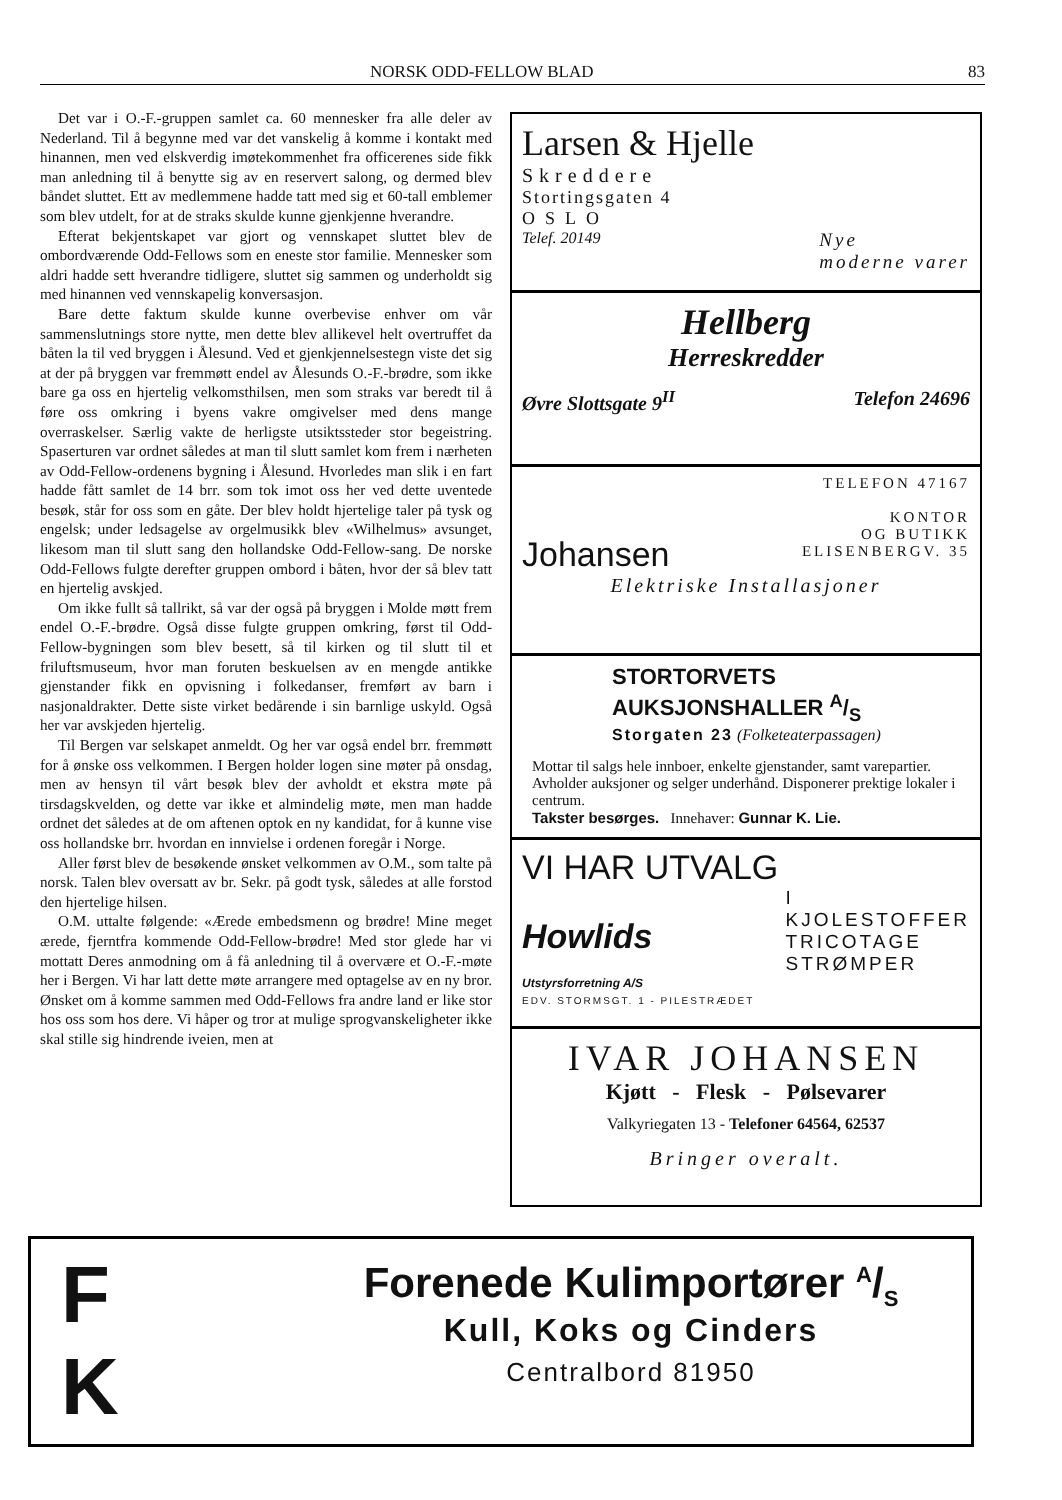NORSK ODD-FELLOW BLAD 83
Det var i O.-F.-gruppen samlet ca. 60 mennesker fra alle deler av Nederland. Til å begynne med var det vanskelig å komme i kontakt med hinannen, men ved elskverdig imøtekommenhet fra officerenes side fikk man anledning til å benytte sig av en reservert salong, og dermed blev båndet sluttet. Ett av medlemmene hadde tatt med sig et 60-tall emblemer som blev utdelt, for at de straks skulde kunne gjenkjenne hverandre.
Efterat bekjentskapet var gjort og vennskapet sluttet blev de ombordværende Odd-Fellows som en eneste stor familie. Mennesker som aldri hadde sett hverandre tidligere, sluttet sig sammen og underholdt sig med hinannen ved vennskapelig konversasjon.
Bare dette faktum skulde kunne overbevise enhver om vår sammenslutnings store nytte, men dette blev allikevel helt overtruffet da båten la til ved bryggen i Ålesund. Ved et gjenkjennelsestegn viste det sig at der på bryggen var fremmøtt endel av Ålesunds O.-F.-brødre, som ikke bare ga oss en hjertelig velkomsthilsen, men som straks var beredt til å føre oss omkring i byens vakre omgivelser med dens mange overraskelser. Særlig vakte de herligste utsiktssteder stor begeistring. Spaserturen var ordnet således at man til slutt samlet kom frem i nærheten av Odd-Fellow-ordenens bygning i Ålesund. Hvorledes man slik i en fart hadde fått samlet de 14 brr. som tok imot oss her ved dette uventede besøk, står for oss som en gåte. Der blev holdt hjertelige taler på tysk og engelsk; under ledsagelse av orgelmusikk blev «Wilhelmus» avsunget, likesom man til slutt sang den hollandske Odd-Fellow-sang. De norske Odd-Fellows fulgte derefter gruppen ombord i båten, hvor der så blev tatt en hjertelig avskjed.
Om ikke fullt så tallrikt, så var der også på bryggen i Molde møtt frem endel O.-F.-brødre. Også disse fulgte gruppen omkring, først til Odd-Fellow-bygningen som blev besett, så til kirken og til slutt til et friluftsmuseum, hvor man foruten beskuelsen av en mengde antikke gjenstander fikk en opvisning i folkedanser, fremført av barn i nasjonaldrakter. Dette siste virket bedårende i sin barnlige uskyld. Også her var avskjeden hjertelig.
Til Bergen var selskapet anmeldt. Og her var også endel brr. fremmøtt for å ønske oss velkommen. I Bergen holder logen sine møter på onsdag, men av hensyn til vårt besøk blev der avholdt et ekstra møte på tirsdagskvelden, og dette var ikke et almindelig møte, men man hadde ordnet det således at de om aftenen optok en ny kandidat, for å kunne vise oss hollandske brr. hvordan en innvielse i ordenen foregår i Norge.
Aller først blev de besøkende ønsket velkommen av O.M., som talte på norsk. Talen blev oversatt av br. Sekr. på godt tysk, således at alle forstod den hjertelige hilsen.
O.M. uttalte følgende: «Ærede embedsmenn og brødre! Mine meget ærede, fjerntfra kommende Odd-Fellow-brødre! Med stor glede har vi mottatt Deres anmodning om å få anledning til å overvære et O.-F.-møte her i Bergen. Vi har latt dette møte arrangere med optagelse av en ny bror. Ønsket om å komme sammen med Odd-Fellows fra andre land er like stor hos oss som hos dere. Vi håper og tror at mulige sprogvanskeligheter ikke skal stille sig hindrende iveien, men at
Larsen & Hjelle
Skreddere
Stortingsgaten 4
OSLO
Telef. 20149 Nye
moderne varer
Hellberg
Herreskredder
Øvre Slottsgate 9<sup>II</sup> Telefon 24696
Johansen
TELEFON 47167
KONTOR
OG BUTIKK
ELISENBERGV. 35
Elektriske Installasjoner
STORTORVETS AUKSJONSHALLER A/S
Storgaten 23 (Folketeaterpassagen)
Mottar til salgs hele innboer, enkelte gjenstander, samt varepartier. Avholder auksjoner og selger underhånd. Disponerer prektige lokaler i centrum.
Takster besørges. Innehaver: Gunnar K. Lie.
VI HAR UTVALG
Howlids
Utstyrsforretning A/S
I
KJOLESTOFFER
TRICOTAGE
STRØMPER
EDV. STORMSGT. 1 - PILESTRÆDET
IVAR JOHANSEN
Kjøtt - Flesk - Pølsevarer
Valkyriegaten 13 - Telefoner 64564, 62537
Bringer overalt.
F
K
Forenede Kulimportører A/S
Kull, Koks og Cinders
Centralbord 81950